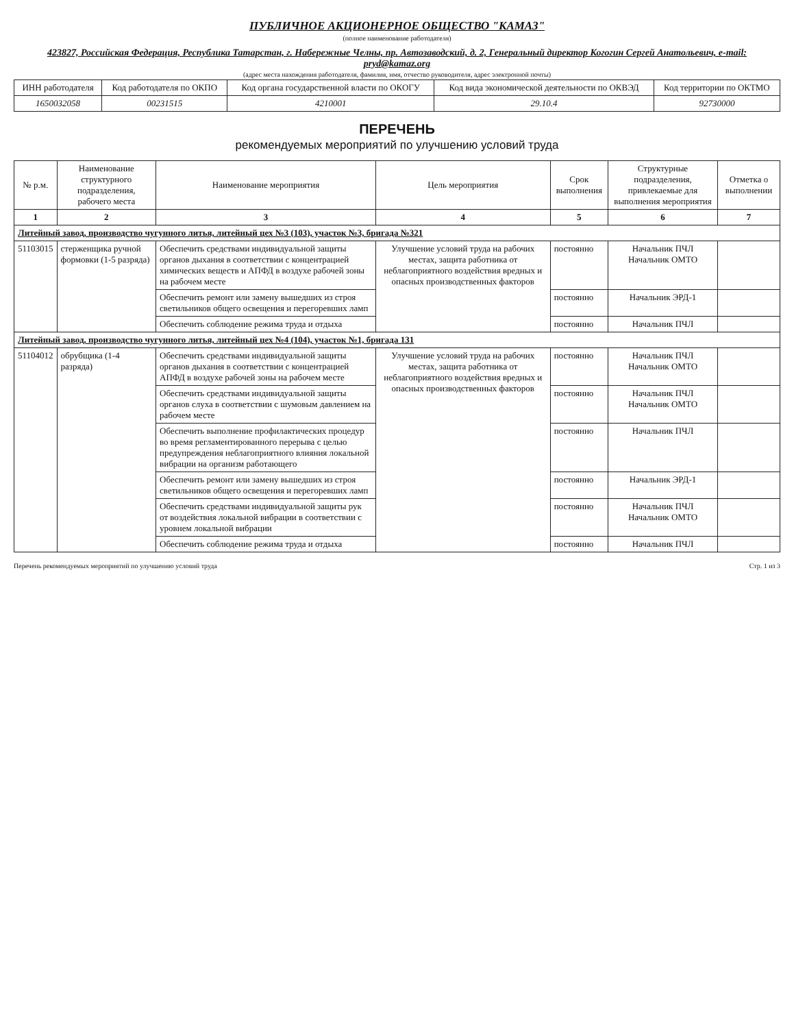ПУБЛИЧНОЕ АКЦИОНЕРНОЕ ОБЩЕСТВО "КАМАЗ"
(полное наименование работодателя)
423827, Российская Федерация, Республика Татарстан, г. Набережные Челны, пр. Автозаводский, д. 2, Генеральный директор Когогин Сергей Анатольевич, e-mail: pryd@kamaz.org
(адрес места нахождения работодателя, фамилия, имя, отчество руководителя, адрес электронной почты)
| ИНН работодателя | Код работодателя по ОКПО | Код органа государственной власти по ОКОГУ | Код вида экономической деятельности по ОКВЭД | Код территории по ОКТМО |
| --- | --- | --- | --- | --- |
| 1650032058 | 00231515 | 4210001 | 29.10.4 | 92730000 |
ПЕРЕЧЕНЬ
рекомендуемых мероприятий по улучшению условий труда
| № р.м. | Наименование структурного подразделения, рабочего места | Наименование мероприятия | Цель мероприятия | Срок выполнения | Структурные подразделения, привлекаемые для выполнения мероприятия | Отметка о выполнении |
| --- | --- | --- | --- | --- | --- | --- |
| 1 | 2 | 3 | 4 | 5 | 6 | 7 |
| Литейный завод, производство чугунного литья, литейный цех №3 (103), участок №3, бригада №321 | | | | | | |
| 51103015 | стерженщика ручной формовки (1-5 разряда) | Обеспечить средствами индивидуальной защиты органов дыхания в соответствии с концентрацией химических веществ и АПФД в воздухе рабочей зоны на рабочем месте | Улучшение условий труда на рабочих местах, защита работника от неблагоприятного воздействия вредных и опасных производственных факторов | постоянно | Начальник ПЧЛ Начальник ОМТО | |
| | | Обеспечить ремонт или замену вышедших из строя светильников общего освещения и перегоревших ламп | | постоянно | Начальник ЭРД-1 | |
| | | Обеспечить соблюдение режима труда и отдыха | | постоянно | Начальник ПЧЛ | |
| Литейный завод, производство чугунного литья, литейный цех №4 (104), участок №1, бригада 131 | | | | | | |
| 51104012 | обрубщика (1-4 разряда) | Обеспечить средствами индивидуальной защиты органов дыхания в соответствии с концентрацией АПФД в воздухе рабочей зоны на рабочем месте | Улучшение условий труда на рабочих местах, защита работника от неблагоприятного воздействия вредных и опасных производственных факторов | постоянно | Начальник ПЧЛ Начальник ОМТО | |
| | | Обеспечить средствами индивидуальной защиты органов слуха в соответствии с шумовым давлением на рабочем месте | | постоянно | Начальник ПЧЛ Начальник ОМТО | |
| | | Обеспечить выполнение профилактических процедур во время регламентированного перерыва с целью предупреждения неблагоприятного влияния локальной вибрации на организм работающего | | постоянно | Начальник ПЧЛ | |
| | | Обеспечить ремонт или замену вышедших из строя светильников общего освещения и перегоревших ламп | | постоянно | Начальник ЭРД-1 | |
| | | Обеспечить средствами индивидуальной защиты рук от воздействия локальной вибрации в соответствии с уровнем локальной вибрации | | постоянно | Начальник ПЧЛ Начальник ОМТО | |
| | | Обеспечить соблюдение режима труда и отдыха | | постоянно | Начальник ПЧЛ | |
Перечень рекомендуемых мероприятий по улучшению условий труда Стр. 1 из 3